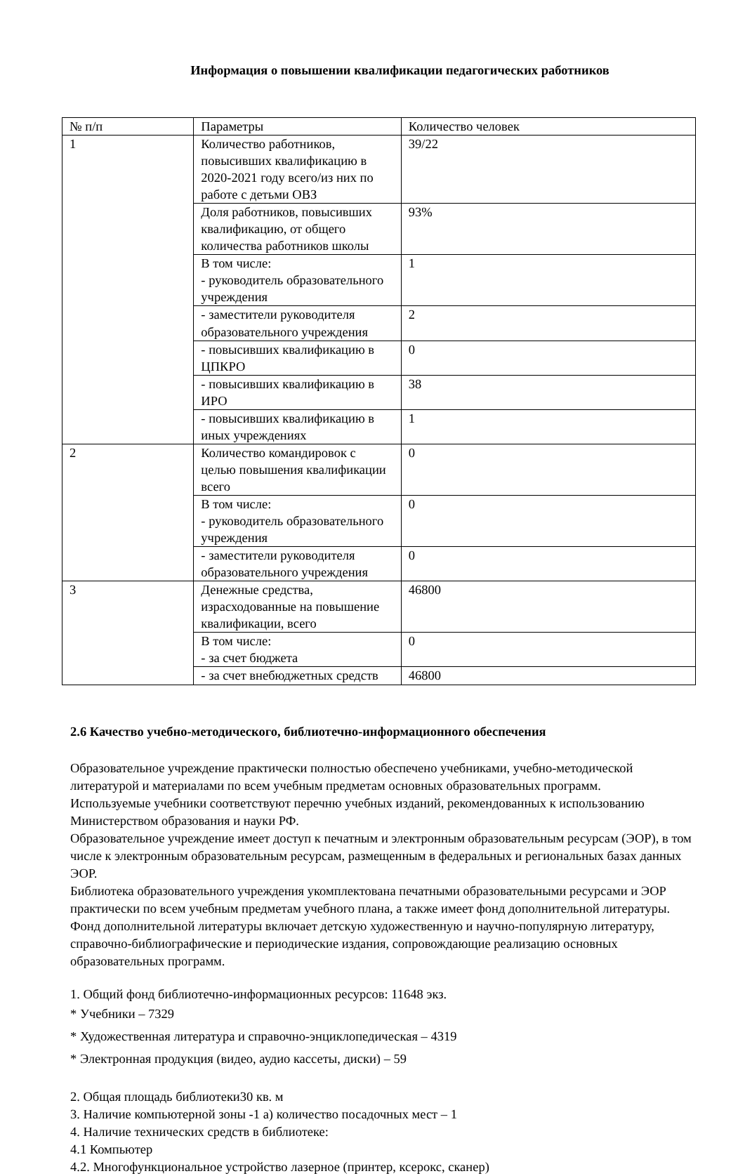Информация о повышении квалификации педагогических работников
| № п/п | Параметры | Количество человек |
| 1 | Количество работников, повысивших квалификацию в 2020-2021 году всего/из них по работе с детьми ОВЗ | 39/22 |
| | Доля работников, повысивших квалификацию, от общего количества работников школы | 93% |
| | В том числе: - руководитель образовательного учреждения | 1 |
| | - заместители руководителя образовательного учреждения | 2 |
| | - повысивших квалификацию в ЦПКРО | 0 |
| | - повысивших квалификацию в ИРО | 38 |
| | - повысивших квалификацию в иных учреждениях | 1 |
| 2 | Количество командировок с целью повышения квалификации всего | 0 |
| | В том числе: - руководитель образовательного учреждения | 0 |
| | - заместители руководителя образовательного учреждения | 0 |
| 3 | Денежные средства, израсходованные на повышение квалификации, всего | 46800 |
| | В том числе: - за счет бюджета | 0 |
| | - за счет внебюджетных средств | 46800 |
2.6 Качество учебно-методического, библиотечно-информационного обеспечения
Образовательное учреждение практически полностью обеспечено учебниками, учебно-методической литературой и материалами по всем учебным предметам основных образовательных программ.
Используемые учебники соответствуют перечню учебных изданий, рекомендованных к использованию Министерством образования и науки РФ.
Образовательное учреждение имеет доступ к печатным и электронным образовательным ресурсам (ЭОР), в том числе к электронным образовательным ресурсам, размещенным в федеральных и региональных базах данных ЭОР.
Библиотека образовательного учреждения укомплектована печатными образовательными ресурсами и ЭОР практически по всем учебным предметам учебного плана, а также имеет фонд дополнительной литературы. Фонд дополнительной литературы включает детскую художественную и научно-популярную литературу, справочно-библиографические и периодические издания, сопровождающие реализацию основных образовательных программ.
1. Общий фонд библиотечно-информационных ресурсов: 11648 экз.
* Учебники – 7329
* Художественная литература и справочно-энциклопедическая – 4319
* Электронная продукция (видео, аудио кассеты, диски) – 59
2. Общая площадь библиотеки30 кв. м
3. Наличие компьютерной зоны -1 а) количество посадочных мест – 1
4. Наличие технических средств в библиотеке:
4.1 Компьютер
4.2. Многофункциональное устройство лазерное (принтер, ксерокс, сканер)